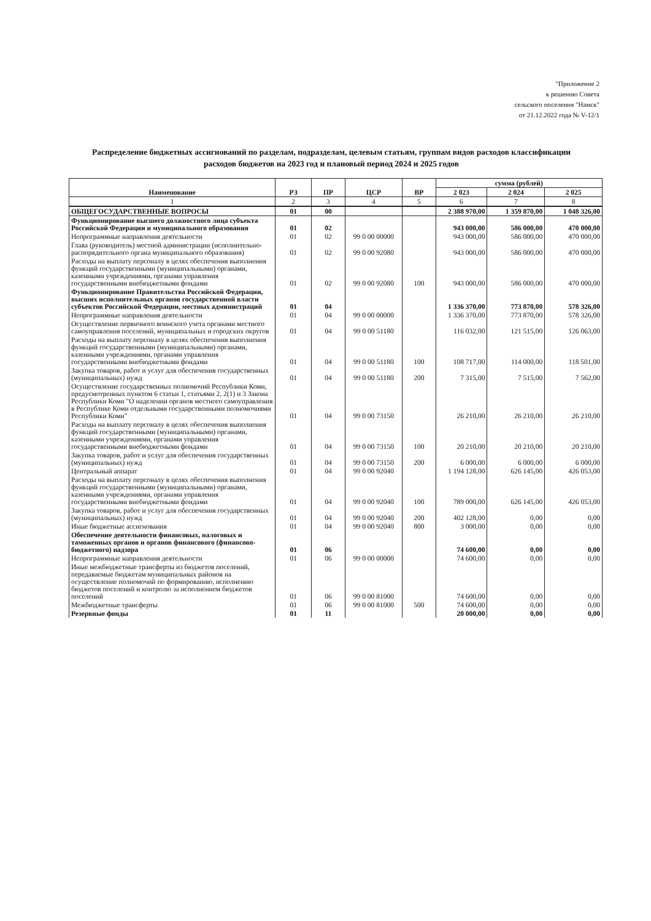"Приложение 2
к решению Совета
сельского поселения "Намск"
от 21.12.2022 года № V-12/1
Распределение бюджетных ассигнований по разделам, подразделам, целевым статьям, группам видов расходов классификации расходов бюджетов на 2023 год и плановый период 2024 и 2025 годов
| Наименование | РЗ | ПР | ЦСР | ВР | сумма (рублей) | | |
| --- | --- | --- | --- | --- | --- | --- | --- |
| | | | | | 2 023 | 2 024 | 2 025 |
| 1 | 2 | 3 | 4 | 5 | 6 | 7 | 8 |
| ОБЩЕГОСУДАРСТВЕННЫЕ ВОПРОСЫ | 01 | 00 | | | 2 388 970,00 | 1 359 870,00 | 1 048 326,00 |
| Функционирование высшего должностного лица субъекта Российской Федерации и муниципального образования | 01 | 02 | | | 943 000,00 | 586 000,00 | 470 000,00 |
| Непрограммные направления деятельности | 01 | 02 | 99 0 00 00000 | | 943 000,00 | 586 000,00 | 470 000,00 |
| Глава (руководитель) местной администрации (исполнительно-распорядительного органа муниципального образования) | 01 | 02 | 99 0 00 92080 | | 943 000,00 | 586 000,00 | 470 000,00 |
| Расходы на выплату персоналу в целях обеспечения выполнения функций государственными (муниципальными) органами, казенными учреждениями, органами управления государственными внебюджетными фондами | 01 | 02 | 99 0 00 92080 | 100 | 943 000,00 | 586 000,00 | 470 000,00 |
| Функционирование Правительства Российской Федерации, высших исполнительных органов государственной власти субъектов Российской Федерации, местных администраций | 01 | 04 | | | 1 336 370,00 | 773 870,00 | 578 326,00 |
| Непрограммные направления деятельности | 01 | 04 | 99 0 00 00000 | | 1 336 370,00 | 773 870,00 | 578 326,00 |
| Осуществление первичного воинского учета органами местного самоуправления поселений, муниципальных и городских округов | 01 | 04 | 99 0 00 51180 | | 116 032,00 | 121 515,00 | 126 063,00 |
| Расходы на выплату персоналу в целях обеспечения выполнения функций государственными (муниципальными) органами, казенными учреждениями, органами управления государственными внебюджетными фондами | 01 | 04 | 99 0 00 51180 | 100 | 108 717,00 | 114 000,00 | 118 501,00 |
| Закупка товаров, работ и услуг для обеспечения государственных (муниципальных) нужд | 01 | 04 | 99 0 00 51180 | 200 | 7 315,00 | 7 515,00 | 7 562,00 |
| Осуществление государственных полномочий Республики Коми, предусмотренных пунктом 6 статьи 1, статьями 2, 2(1) и 3 Закона Республики Коми "О наделении органов местного самоуправления в Республике Коми отдельными государственными полномочиями Республики Коми" | 01 | 04 | 99 0 00 73150 | | 26 210,00 | 26 210,00 | 26 210,00 |
| Расходы на выплату персоналу в целях обеспечения выполнения функций государственными (муниципальными) органами, казенными учреждениями, органами управления государственными внебюджетными фондами | 01 | 04 | 99 0 00 73150 | 100 | 20 210,00 | 20 210,00 | 20 210,00 |
| Закупка товаров, работ и услуг для обеспечения государственных (муниципальных) нужд | 01 | 04 | 99 0 00 73150 | 200 | 6 000,00 | 6 000,00 | 6 000,00 |
| Центральный аппарат | 01 | 04 | 99 0 00 92040 | | 1 194 128,00 | 626 145,00 | 426 053,00 |
| Расходы на выплату персоналу в целях обеспечения выполнения функций государственными (муниципальными) органами, казенными учреждениями, органами управления государственными внебюджетными фондами | 01 | 04 | 99 0 00 92040 | 100 | 789 000,00 | 626 145,00 | 426 053,00 |
| Закупка товаров, работ и услуг для обеспечения государственных (муниципальных) нужд | 01 | 04 | 99 0 00 92040 | 200 | 402 128,00 | 0,00 | 0,00 |
| Иные бюджетные ассигнования | 01 | 04 | 99 0 00 92040 | 800 | 3 000,00 | 0,00 | 0,00 |
| Обеспечение деятельности финансовых, налоговых и таможенных органов и органов финансового (финансово-бюджетного) надзора | 01 | 06 | | | 74 600,00 | 0,00 | 0,00 |
| Непрограммные направления деятельности | 01 | 06 | 99 0 00 00000 | | 74 600,00 | 0,00 | 0,00 |
| Иные межбюджетные трансферты из бюджетов поселений, передаваемые бюджетам муниципальных районов на осуществление полномочий по формированию, исполнению бюджетов поселений и контролю за исполнением бюджетов поселений | 01 | 06 | 99 0 00 81000 | | 74 600,00 | 0,00 | 0,00 |
| Межбюджетные трансферты | 01 | 06 | 99 0 00 81000 | 500 | 74 600,00 | 0,00 | 0,00 |
| Резервные фонды | 01 | 11 | | | 20 000,00 | 0,00 | 0,00 |